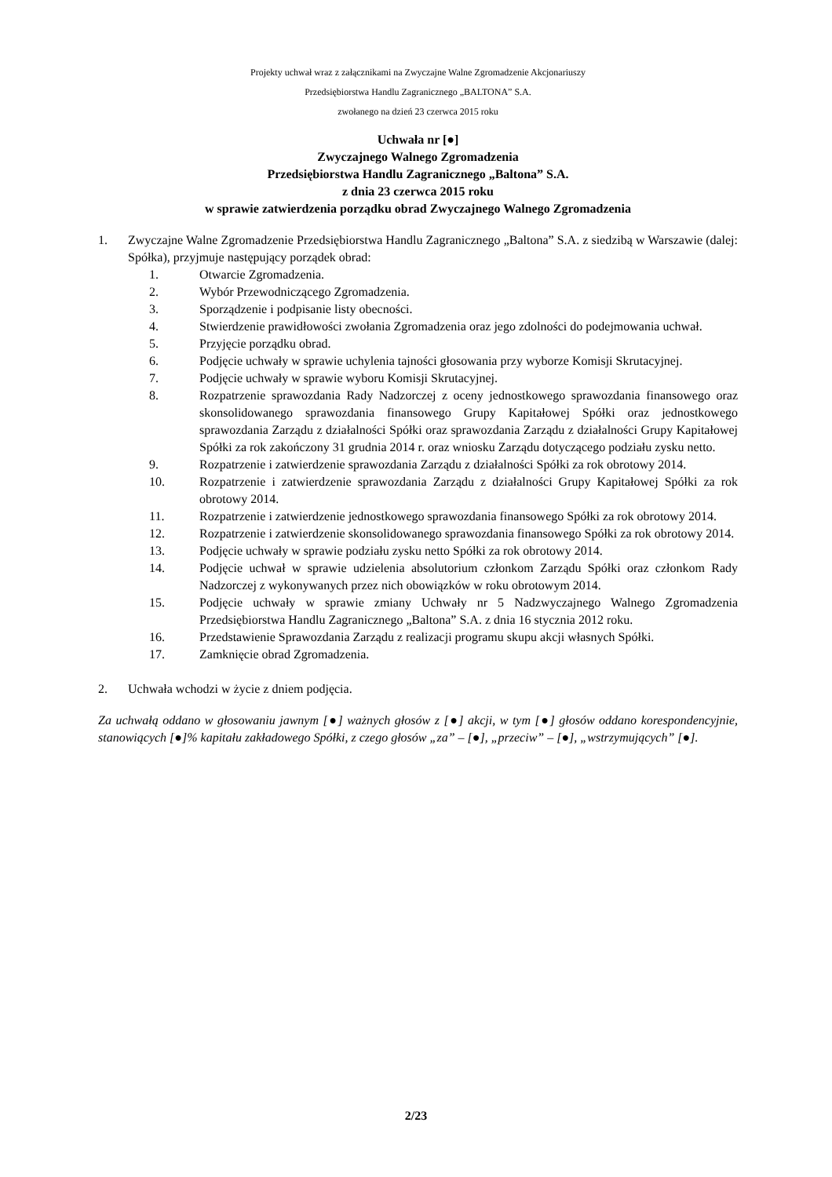Projekty uchwał wraz z załącznikami na Zwyczajne Walne Zgromadzenie Akcjonariuszy
Przedsiębiorstwa Handlu Zagranicznego „BALTONA” S.A.
zwołanego na dzień 23 czerwca 2015 roku
Uchwała nr [●]
Zwyczajnego Walnego Zgromadzenia
Przedsiębiorstwa Handlu Zagranicznego „Baltona” S.A.
z dnia 23 czerwca 2015 roku
w sprawie zatwierdzenia porządku obrad Zwyczajnego Walnego Zgromadzenia
1. Zwyczajne Walne Zgromadzenie Przedsiębiorstwa Handlu Zagranicznego „Baltona” S.A. z siedzibą w Warszawie (dalej: Spółka), przyjmuje następujący porządek obrad:
1. Otwarcie Zgromadzenia.
2. Wybór Przewodniczącego Zgromadzenia.
3. Sporządzenie i podpisanie listy obecności.
4. Stwierdzenie prawidłowości zwołania Zgromadzenia oraz jego zdolności do podejmowania uchwał.
5. Przyjęcie porządku obrad.
6. Podjęcie uchwały w sprawie uchylenia tajności głosowania przy wyborze Komisji Skrutacyjnej.
7. Podjęcie uchwały w sprawie wyboru Komisji Skrutacyjnej.
8. Rozpatrzenie sprawozdania Rady Nadzorczej z oceny jednostkowego sprawozdania finansowego oraz skonsolidowanego sprawozdania finansowego Grupy Kapitałowej Spółki oraz jednostkowego sprawozdania Zarządu z działalności Spółki oraz sprawozdania Zarządu z działalności Grupy Kapitałowej Spółki za rok zakończony 31 grudnia 2014 r. oraz wniosku Zarządu dotyczącego podziału zysku netto.
9. Rozpatrzenie i zatwierdzenie sprawozdania Zarządu z działalności Spółki za rok obrotowy 2014.
10. Rozpatrzenie i zatwierdzenie sprawozdania Zarządu z działalności Grupy Kapitałowej Spółki za rok obrotowy 2014.
11. Rozpatrzenie i zatwierdzenie jednostkowego sprawozdania finansowego Spółki za rok obrotowy 2014.
12. Rozpatrzenie i zatwierdzenie skonsolidowanego sprawozdania finansowego Spółki za rok obrotowy 2014.
13. Podjęcie uchwały w sprawie podziału zysku netto Spółki za rok obrotowy 2014.
14. Podjęcie uchwał w sprawie udzielenia absolutorium członkom Zarządu Spółki oraz członkom Rady Nadzorczej z wykonywanych przez nich obowiązków w roku obrotowym 2014.
15. Podjęcie uchwały w sprawie zmiany Uchwały nr 5 Nadzwyczajnego Walnego Zgromadzenia Przedsiębiorstwa Handlu Zagranicznego „Baltona” S.A. z dnia 16 stycznia 2012 roku.
16. Przedstawienie Sprawozdania Zarządu z realizacji programu skupu akcji własnych Spółki.
17. Zamknięcie obrad Zgromadzenia.
2. Uchwała wchodzi w życie z dniem podjęcia.
Za uchwałą oddano w głosowaniu jawnym [●] ważnych głosów z [●] akcji, w tym [●] głosów oddano korespondencyjnie, stanowiących [●]% kapitału zakładowego Spółki, z czego głosów „za” – [●], „przeciw” – [●], „wstrzymujących” [●].
2/23